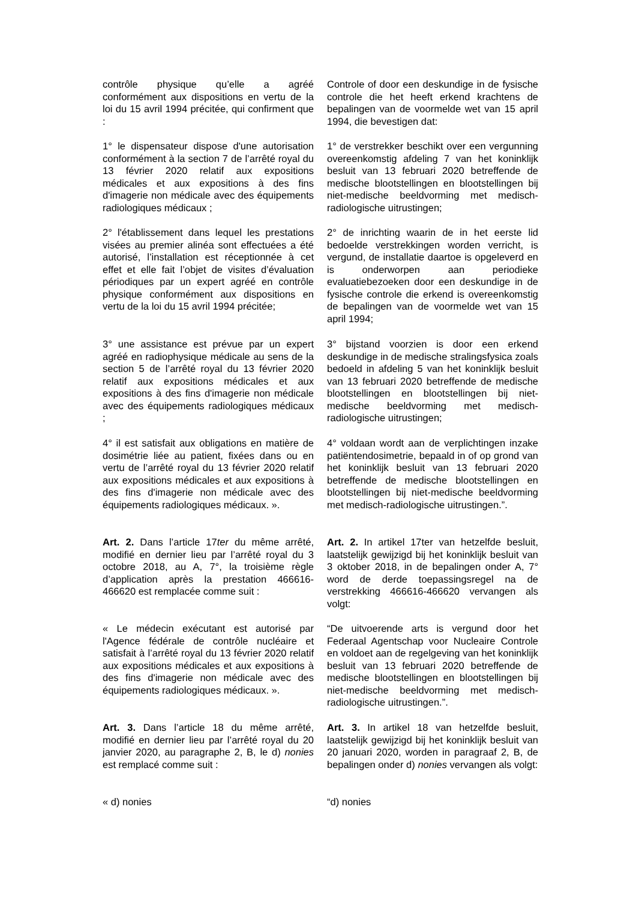contrôle physique qu’elle a agréé conformément aux dispositions en vertu de la loi du 15 avril 1994 précitée, qui confirment que :
Controle of door een deskundige in de fysische controle die het heeft erkend krachtens de bepalingen van de voormelde wet van 15 april 1994, die bevestigen dat:
1° le dispensateur dispose d'une autorisation conformément à la section 7 de l’arrêté royal du 13 février 2020 relatif aux expositions médicales et aux expositions à des fins d'imagerie non médicale avec des équipements radiologiques médicaux ;
1° de verstrekker beschikt over een vergunning overeenkomstig afdeling 7 van het koninklijk besluit van 13 februari 2020 betreffende de medische blootstellingen en blootstellingen bij niet-medische beeldvorming met medisch-radiologische uitrustingen;
2° l'établissement dans lequel les prestations visées au premier alinéa sont effectuées a été autorisé, l’installation est réceptionnée à cet effet et elle fait l’objet de visites d’évaluation périodiques par un expert agréé en contrôle physique conformément aux dispositions en vertu de la loi du 15 avril 1994 précitée;
2° de inrichting waarin de in het eerste lid bedoelde verstrekkingen worden verricht, is vergund, de installatie daartoe is opgeleverd en is onderworpen aan periodieke evaluatiebezoeken door een deskundige in de fysische controle die erkend is overeenkomstig de bepalingen van de voormelde wet van 15 april 1994;
3° une assistance est prévue par un expert agréé en radiophysique médicale au sens de la section 5 de l’arrêté royal du 13 février 2020 relatif aux expositions médicales et aux expositions à des fins d'imagerie non médicale avec des équipements radiologiques médicaux ;
3° bijstand voorzien is door een erkend deskundige in de medische stralingsfysica zoals bedoeld in afdeling 5 van het koninklijk besluit van 13 februari 2020 betreffende de medische blootstellingen en blootstellingen bij niet-medische beeldvorming met medisch-radiologische uitrustingen;
4° il est satisfait aux obligations en matière de dosimétrie liée au patient, fixées dans ou en vertu de l’arrêté royal du 13 février 2020 relatif aux expositions médicales et aux expositions à des fins d'imagerie non médicale avec des équipements radiologiques médicaux. ».
4° voldaan wordt aan de verplichtingen inzake patiëntendosimetrie, bepaald in of op grond van het koninklijk besluit van 13 februari 2020 betreffende de medische blootstellingen en blootstellingen bij niet-medische beeldvorming met medisch-radiologische uitrustingen.”.
Art. 2. Dans l’article 17ter du même arrêté, modifié en dernier lieu par l’arrêté royal du 3 octobre 2018, au A, 7°, la troisième règle d’application après la prestation 466616-466620 est remplacée comme suit :
Art. 2. In artikel 17ter van hetzelfde besluit, laatstelijk gewijzigd bij het koninklijk besluit van 3 oktober 2018, in de bepalingen onder A, 7° word de derde toepassingsregel na de verstrekking 466616-466620 vervangen als volgt:
« Le médecin exécutant est autorisé par l'Agence fédérale de contrôle nucléaire et satisfait à l’arrêté royal du 13 février 2020 relatif aux expositions médicales et aux expositions à des fins d'imagerie non médicale avec des équipements radiologiques médicaux. ».
“De uitvoerende arts is vergund door het Federaal Agentschap voor Nucleaire Controle en voldoet aan de regelgeving van het koninklijk besluit van 13 februari 2020 betreffende de medische blootstellingen en blootstellingen bij niet-medische beeldvorming met medisch-radiologische uitrustingen.”.
Art. 3. Dans l’article 18 du même arrêté, modifié en dernier lieu par l’arrêté royal du 20 janvier 2020, au paragraphe 2, B, le d) nonies est remplacé comme suit :
Art. 3. In artikel 18 van hetzelfde besluit, laatstelijk gewijzigd bij het koninklijk besluit van 20 januari 2020, worden in paragraaf 2, B, de bepalingen onder d) nonies vervangen als volgt:
« d) nonies “d) nonies